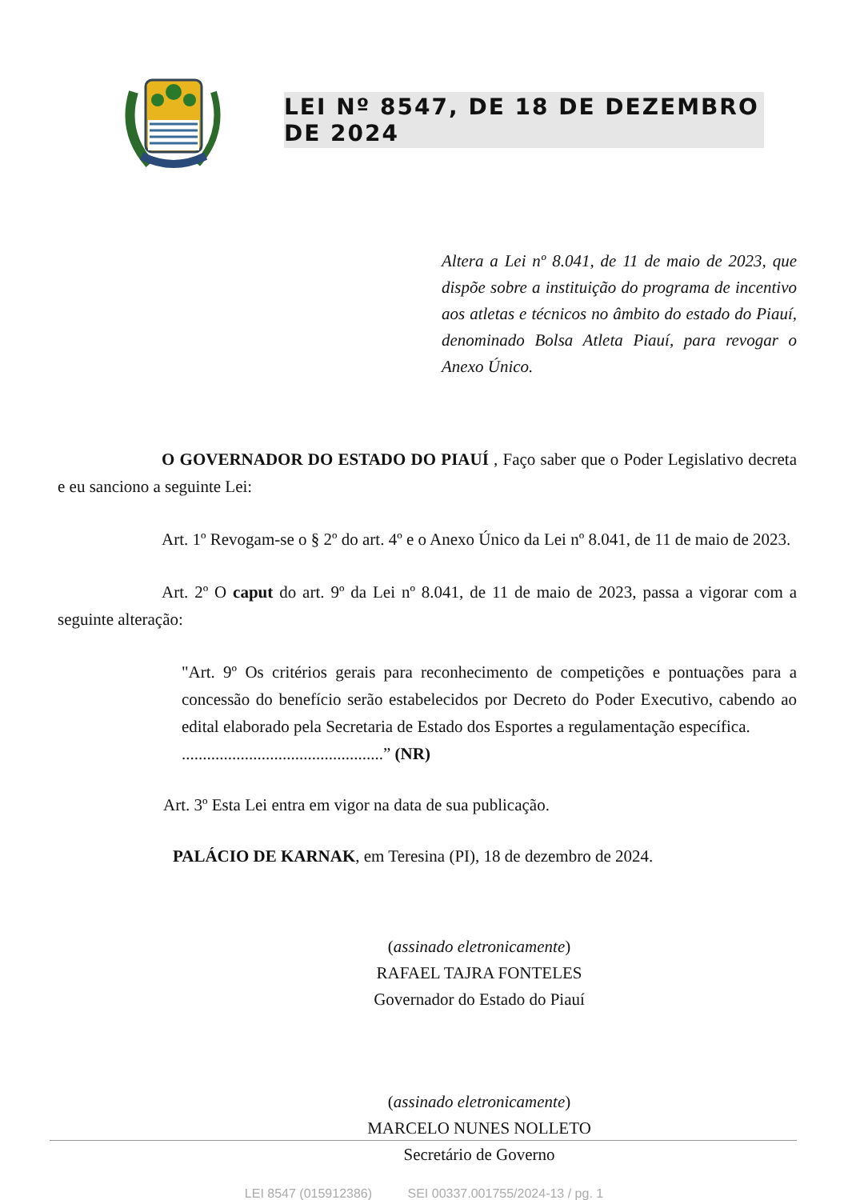LEI Nº 8547, DE 18 DE DEZEMBRO DE 2024
Altera a Lei nº 8.041, de 11 de maio de 2023, que dispõe sobre a instituição do programa de incentivo aos atletas e técnicos no âmbito do estado do Piauí, denominado Bolsa Atleta Piauí, para revogar o Anexo Único.
O GOVERNADOR DO ESTADO DO PIAUÍ , Faço saber que o Poder Legislativo decreta e eu sanciono a seguinte Lei:
Art. 1º Revogam-se o § 2º do art. 4º e o Anexo Único da Lei nº 8.041, de 11 de maio de 2023.
Art. 2º O caput do art. 9º da Lei nº 8.041, de 11 de maio de 2023, passa a vigorar com a seguinte alteração:
"Art. 9º Os critérios gerais para reconhecimento de competições e pontuações para a concessão do benefício serão estabelecidos por Decreto do Poder Executivo, cabendo ao edital elaborado pela Secretaria de Estado dos Esportes a regulamentação específica.
................................................” (NR)
Art. 3º Esta Lei entra em vigor na data de sua publicação.
PALÁCIO DE KARNAK, em Teresina (PI), 18 de dezembro de 2024.
(assinado eletronicamente)
RAFAEL TAJRA FONTELES
Governador do Estado do Piauí
(assinado eletronicamente)
MARCELO NUNES NOLLETO
Secretário de Governo
LEI 8547 (015912386) SEI 00337.001755/2024-13 / pg. 1